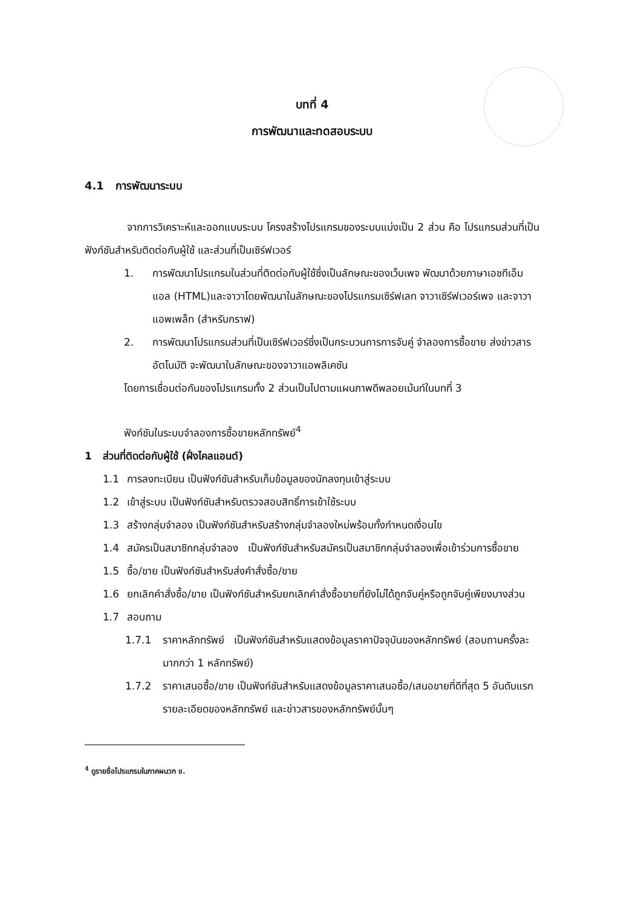บทที่ 4
การพัฒนาและทดสอบระบบ
4.1 การพัฒนาระบบ
จากการวิเคราะห์และออกแบบระบบ โครงสร้างโปรแกรมของระบบแบ่งเป็น 2 ส่วน คือ โปรแกรมส่วนที่เป็นฟังก์ชันสำหรับติดต่อกับผู้ใช้ และส่วนที่เป็นเซิร์ฟเวอร์
1. การพัฒนาโปรแกรมในส่วนที่ติดต่อกับผู้ใช้ซึ่งเป็นลักษณะของเว็บเพจ พัฒนาด้วยภาษาเอชทีเอ็มแอล (HTML)และจาวาโดยพัฒนาในลักษณะของโปรแกรมเซิร์ฟเลท จาวาเซิร์ฟเวอร์เพจ และจาวาแอพเพล็ท (สำหรับกราฟ)
2. การพัฒนาโปรแกรมส่วนที่เป็นเซิร์ฟเวอร์ซึ่งเป็นกระบวนการการจับคู่ จำลองการซื้อขาย ส่งข่าวสารอัตโนมัติ จะพัฒนาในลักษณะของจาวาแอพลิเคชัน
โดยการเชื่อมต่อกันของโปรแกรมทั้ง 2 ส่วนเป็นไปตามแผนภาพดีพลอยเม้นท์ในบทที่ 3
ฟังก์ชันในระบบจำลองการซื้อขายหลักทรัพย์<sup>4</sup>
1 ส่วนที่ติดต่อกับผู้ใช้ (ฝั่งไคลแอนต์)
1.1 การลงทะเบียน เป็นฟังก์ชันสำหรับเก็บข้อมูลของนักลงทุนเข้าสู่ระบบ
1.2 เข้าสู่ระบบ เป็นฟังก์ชันสำหรับตรวจสอบสิทธิ์การเข้าใช้ระบบ
1.3 สร้างกลุ่มจำลอง เป็นฟังก์ชันสำหรับสร้างกลุ่มจำลองใหม่พร้อมทั้งกำหนดเงื่อนไข
1.4 สมัครเป็นสมาชิกกลุ่มจำลอง เป็นฟังก์ชันสำหรับสมัครเป็นสมาชิกกลุ่มจำลองเพื่อเข้าร่วมการซื้อขาย
1.5 ซื้อ/ขาย เป็นฟังก์ชันสำหรับส่งคำสั่งซื้อ/ขาย
1.6 ยกเลิกคำสั่งซื้อ/ขาย เป็นฟังก์ชันสำหรับยกเลิกคำสั่งซื้อขายที่ยังไม่ได้ถูกจับคู่หรือถูกจับคู่เพียงบางส่วน
1.7 สอบถาม
1.7.1 ราคาหลักทรัพย์ เป็นฟังก์ชันสำหรับแสดงข้อมูลราคาปัจจุบันของหลักทรัพย์ (สอบถามครั้งละ มากกว่า 1 หลักทรัพย์)
1.7.2 ราคาเสนอซื้อ/ขาย เป็นฟังก์ชันสำหรับแสดงข้อมูลราคาเสนอซื้อ/เสนอขายที่ดีที่สุด 5 อันดับแรก รายละเอียดของหลักทรัพย์ และข่าวสารของหลักทรัพย์นั้นๆ
<sup>4</sup> ดูรายชื่อโปรแกรมในภาคผนวก ข.